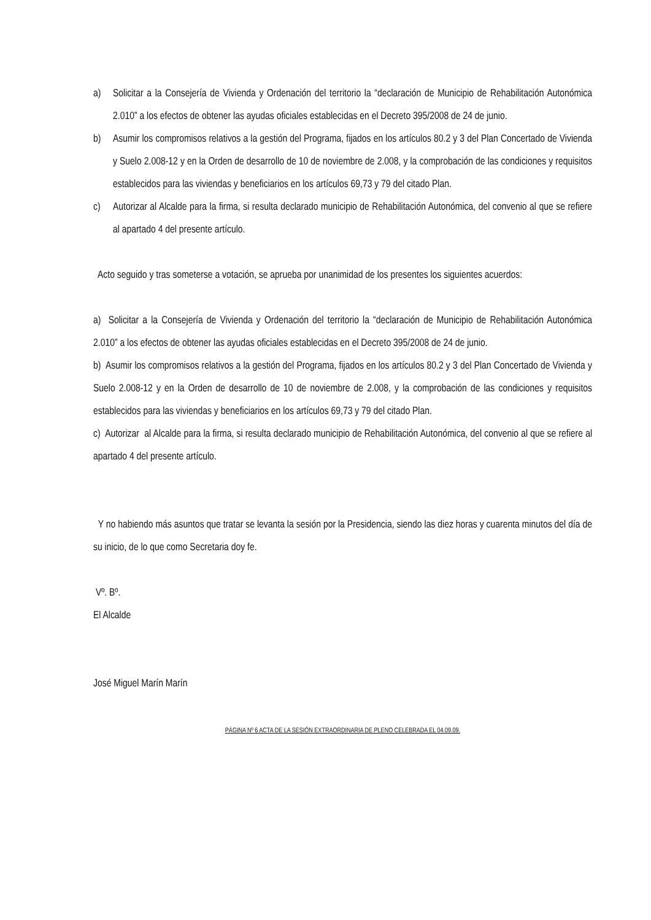a) Solicitar a la Consejería de Vivienda y Ordenación del territorio la “declaración de Municipio de Rehabilitación Autonómica 2.010” a los efectos de obtener las ayudas oficiales establecidas en el Decreto 395/2008 de 24 de junio.
b) Asumir los compromisos relativos a la gestión del Programa, fijados en los artículos 80.2 y 3 del Plan Concertado de Vivienda y Suelo 2.008-12 y en la Orden de desarrollo de 10 de noviembre de 2.008, y la comprobación de las condiciones y requisitos establecidos para las viviendas y beneficiarios en los artículos 69,73 y 79 del citado Plan.
c) Autorizar al Alcalde para la firma, si resulta declarado municipio de Rehabilitación Autonómica, del convenio al que se refiere al apartado 4 del presente artículo.
Acto seguido y tras someterse a votación, se aprueba por unanimidad de los presentes los siguientes acuerdos:
a) Solicitar a la Consejería de Vivienda y Ordenación del territorio la “declaración de Municipio de Rehabilitación Autonómica 2.010” a los efectos de obtener las ayudas oficiales establecidas en el Decreto 395/2008 de 24 de junio.
b) Asumir los compromisos relativos a la gestión del Programa, fijados en los artículos 80.2 y 3 del Plan Concertado de Vivienda y Suelo 2.008-12 y en la Orden de desarrollo de 10 de noviembre de 2.008, y la comprobación de las condiciones y requisitos establecidos para las viviendas y beneficiarios en los artículos 69,73 y 79 del citado Plan.
c) Autorizar al Alcalde para la firma, si resulta declarado municipio de Rehabilitación Autonómica, del convenio al que se refiere al apartado 4 del presente artículo.
Y no habiendo más asuntos que tratar se levanta la sesión por la Presidencia, siendo las diez horas y cuarenta minutos del día de su inicio, de lo que como Secretaria doy fe.
Vº. Bº.
El Alcalde
José Miguel Marín Marín
PÁGINA Nº 6 ACTA DE LA SESIÓN EXTRAORDINARIA DE PLENO CELEBRADA EL 04.09.09.